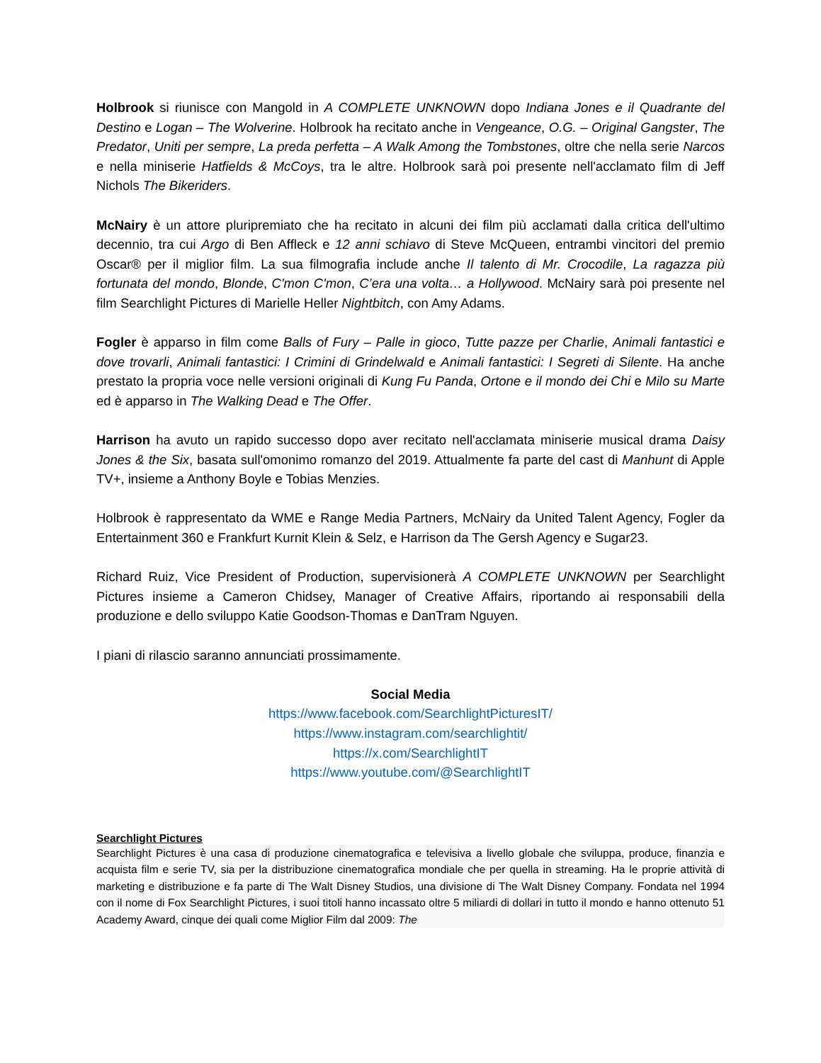Holbrook si riunisce con Mangold in A COMPLETE UNKNOWN dopo Indiana Jones e il Quadrante del Destino e Logan – The Wolverine. Holbrook ha recitato anche in Vengeance, O.G. – Original Gangster, The Predator, Uniti per sempre, La preda perfetta – A Walk Among the Tombstones, oltre che nella serie Narcos e nella miniserie Hatfields & McCoys, tra le altre. Holbrook sarà poi presente nell'acclamato film di Jeff Nichols The Bikeriders.
McNairy è un attore pluripremiato che ha recitato in alcuni dei film più acclamati dalla critica dell'ultimo decennio, tra cui Argo di Ben Affleck e 12 anni schiavo di Steve McQueen, entrambi vincitori del premio Oscar® per il miglior film. La sua filmografia include anche Il talento di Mr. Crocodile, La ragazza più fortunata del mondo, Blonde, C'mon C'mon, C’era una volta… a Hollywood. McNairy sarà poi presente nel film Searchlight Pictures di Marielle Heller Nightbitch, con Amy Adams.
Fogler è apparso in film come Balls of Fury – Palle in gioco, Tutte pazze per Charlie, Animali fantastici e dove trovarli, Animali fantastici: I Crimini di Grindelwald e Animali fantastici: I Segreti di Silente. Ha anche prestato la propria voce nelle versioni originali di Kung Fu Panda, Ortone e il mondo dei Chi e Milo su Marte ed è apparso in The Walking Dead e The Offer.
Harrison ha avuto un rapido successo dopo aver recitato nell'acclamata miniserie musical drama Daisy Jones & the Six, basata sull'omonimo romanzo del 2019. Attualmente fa parte del cast di Manhunt di Apple TV+, insieme a Anthony Boyle e Tobias Menzies.
Holbrook è rappresentato da WME e Range Media Partners, McNairy da United Talent Agency, Fogler da Entertainment 360 e Frankfurt Kurnit Klein & Selz, e Harrison da The Gersh Agency e Sugar23.
Richard Ruiz, Vice President of Production, supervisionerà A COMPLETE UNKNOWN per Searchlight Pictures insieme a Cameron Chidsey, Manager of Creative Affairs, riportando ai responsabili della produzione e dello sviluppo Katie Goodson-Thomas e DanTram Nguyen.
I piani di rilascio saranno annunciati prossimamente.
Social Media
https://www.facebook.com/SearchlightPicturesIT/
https://www.instagram.com/searchlightit/
https://x.com/SearchlightIT
https://www.youtube.com/@SearchlightIT
Searchlight Pictures
Searchlight Pictures è una casa di produzione cinematografica e televisiva a livello globale che sviluppa, produce, finanzia e acquista film e serie TV, sia per la distribuzione cinematografica mondiale che per quella in streaming. Ha le proprie attività di marketing e distribuzione e fa parte di The Walt Disney Studios, una divisione di The Walt Disney Company. Fondata nel 1994 con il nome di Fox Searchlight Pictures, i suoi titoli hanno incassato oltre 5 miliardi di dollari in tutto il mondo e hanno ottenuto 51 Academy Award, cinque dei quali come Miglior Film dal 2009: The